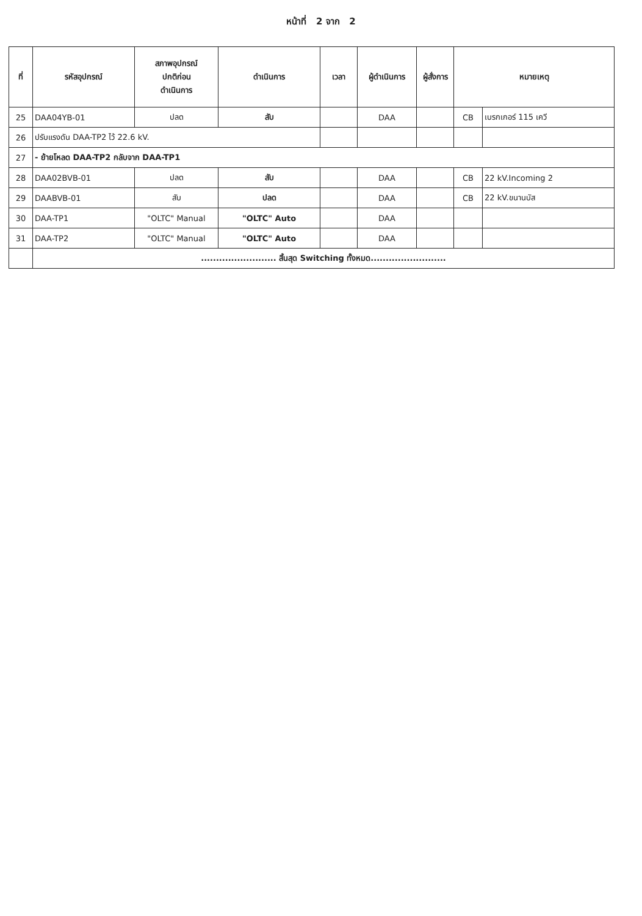หน้าที่ 2 จาก 2
| ที่ | รหัสอุปกรณ์ | สภาพอุปกรณ์ ปกติก่อน ดำเนินการ | ดำเนินการ | เวลา | ผู้ดำเนินการ | ผู้สั่งการ | หมายเหตุ | |
| --- | --- | --- | --- | --- | --- | --- | --- | --- |
| 25 | DAA04YB-01 | ปลด | สับ | | DAA | | CB | เบรกเกอร์ 115 เควี |
| 26 | ปรับแรงดัน DAA-TP2 ไว้ 22.6 kV. | | | | | | | |
| 27 | - ย้ายโหลด DAA-TP2 กลับจาก DAA-TP1 | | | | | | | |
| 28 | DAA02BVB-01 | ปลด | สับ | | DAA | | CB | 22 kV.Incoming 2 |
| 29 | DAABVB-01 | สับ | ปลด | | DAA | | CB | 22 kV.ขนานบัส |
| 30 | DAA-TP1 | "OLTC" Manual | "OLTC" Auto | | DAA | | | |
| 31 | DAA-TP2 | "OLTC" Manual | "OLTC" Auto | | DAA | | | |
| | ......................... สิ้นสุด Switching ทั้งหมด......................... | | | | | | | |